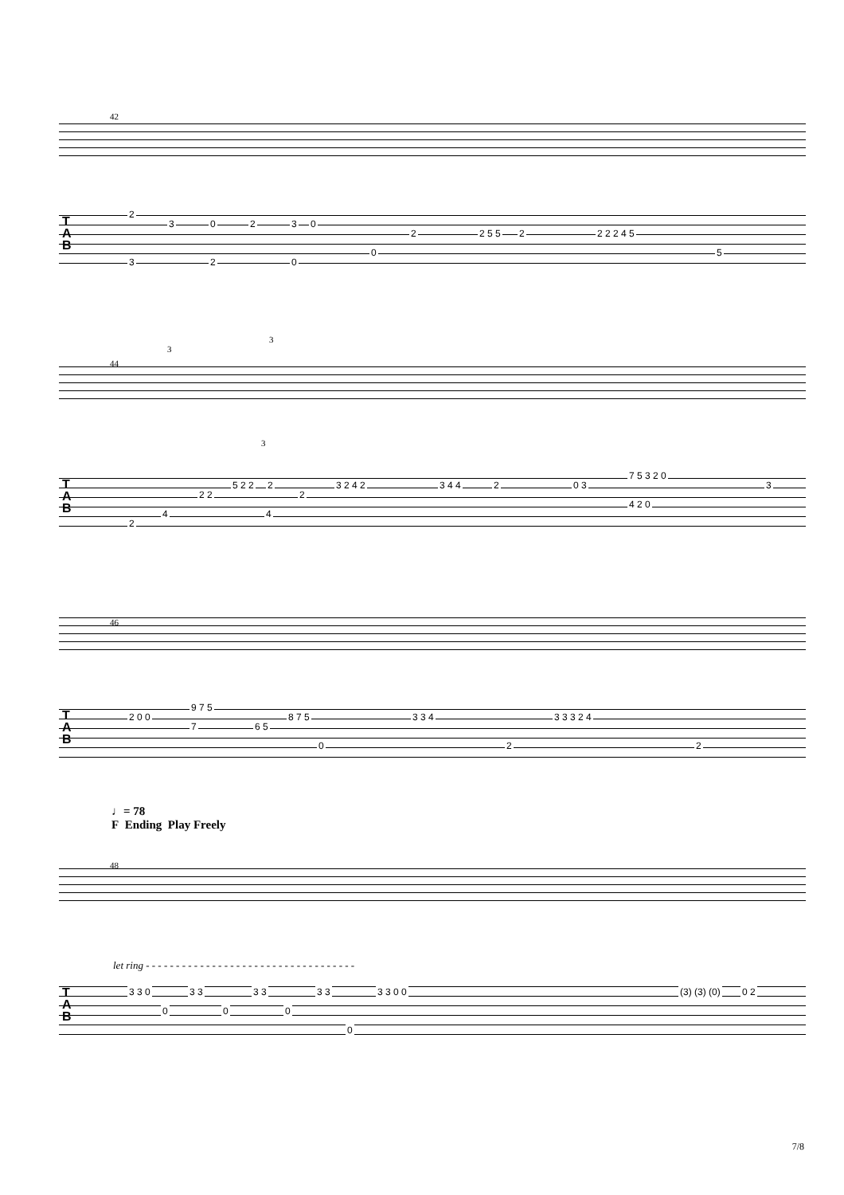42
T
A
B
2
3 0 2 3 0
2
0
3 2 0
2 5 5 2 2 2 2 4 5
5
44
3
3
3
T
A
B
2
4
2 2
5 2 2 2
2
4
3 2 4 2 3 4 4 2 0 3
7 5 3 2 0
4 2 0
3
46
T
A
B
2 0 0
9 7 5
7 6 5
8 7 5
0
3 3 4
2
3 3 3 2 4
2
♩= 78
F Ending Play Freely
48
let ring - - - - - - - - - - - - - - - - - - - - - - - - - - - - - - - - - - -
T
A
B
3 3 0
0
3 3
0
3 3
0
3 3
0
3 3 0 0 (3) (3) (0) 0 2
7/8